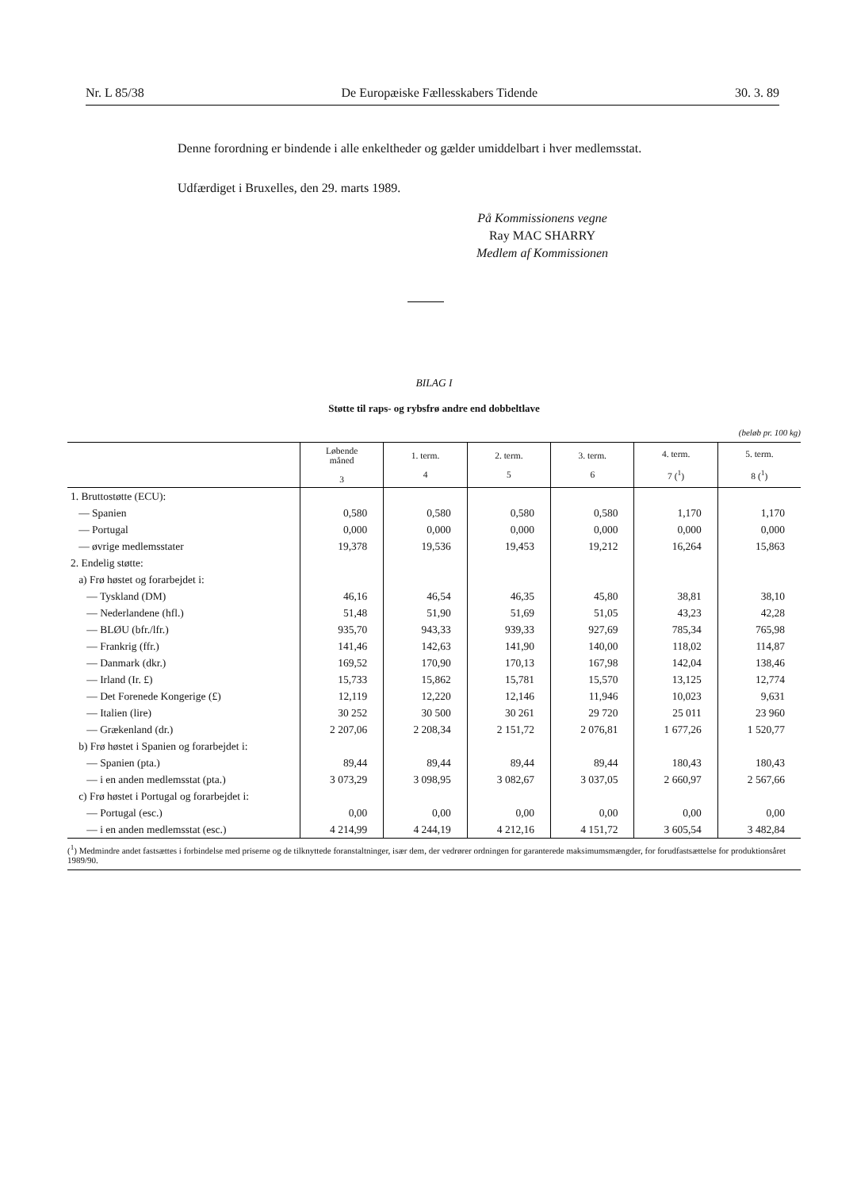Nr. L 85/38 De Europæiske Fællesskabers Tidende 30. 3. 89
Denne forordning er bindende i alle enkeltheder og gælder umiddelbart i hver medlemsstat.
Udfærdiget i Bruxelles, den 29. marts 1989.
På Kommissionens vegne
Ray MAC SHARRY
Medlem af Kommissionen
BILAG I
Støtte til raps- og rybsfrø andre end dobbeltlave
(beløb pr. 100 kg)
| | Løbende måned 3 | 1. term. 4 | 2. term. 5 | 3. term. 6 | 4. term. 7 (<sup>1</sup>) | 5. term. 8 (<sup>1</sup>) |
| --- | --- | --- | --- | --- | --- | --- |
| 1. Bruttostøtte (ECU): | | | | | | |
| — Spanien | 0,580 | 0,580 | 0,580 | 0,580 | 1,170 | 1,170 |
| — Portugal | 0,000 | 0,000 | 0,000 | 0,000 | 0,000 | 0,000 |
| — øvrige medlemsstater | 19,378 | 19,536 | 19,453 | 19,212 | 16,264 | 15,863 |
| 2. Endelig støtte: | | | | | | |
| a) Frø høstet og forarbejdet i: | | | | | | |
| — Tyskland (DM) | 46,16 | 46,54 | 46,35 | 45,80 | 38,81 | 38,10 |
| — Nederlandene (hfl.) | 51,48 | 51,90 | 51,69 | 51,05 | 43,23 | 42,28 |
| — BLØU (bfr./lfr.) | 935,70 | 943,33 | 939,33 | 927,69 | 785,34 | 765,98 |
| — Frankrig (ffr.) | 141,46 | 142,63 | 141,90 | 140,00 | 118,02 | 114,87 |
| — Danmark (dkr.) | 169,52 | 170,90 | 170,13 | 167,98 | 142,04 | 138,46 |
| — Irland (Ir. £) | 15,733 | 15,862 | 15,781 | 15,570 | 13,125 | 12,774 |
| — Det Forenede Kongerige (£) | 12,119 | 12,220 | 12,146 | 11,946 | 10,023 | 9,631 |
| — Italien (lire) | 30 252 | 30 500 | 30 261 | 29 720 | 25 011 | 23 960 |
| — Grækenland (dr.) | 2 207,06 | 2 208,34 | 2 151,72 | 2 076,81 | 1 677,26 | 1 520,77 |
| b) Frø høstet i Spanien og forarbejdet i: | | | | | | |
| — Spanien (pta.) | 89,44 | 89,44 | 89,44 | 89,44 | 180,43 | 180,43 |
| — i en anden medlemsstat (pta.) | 3 073,29 | 3 098,95 | 3 082,67 | 3 037,05 | 2 660,97 | 2 567,66 |
| c) Frø høstet i Portugal og forarbejdet i: | | | | | | |
| — Portugal (esc.) | 0,00 | 0,00 | 0,00 | 0,00 | 0,00 | 0,00 |
| — i en anden medlemsstat (esc.) | 4 214,99 | 4 244,19 | 4 212,16 | 4 151,72 | 3 605,54 | 3 482,84 |
(<sup>1</sup>) Medmindre andet fastsættes i forbindelse med priserne og de tilknyttede foranstaltninger, især dem, der vedrører ordningen for garanterede maksimumsmængder, for forudfastsættelse for produktionsåret 1989/90.